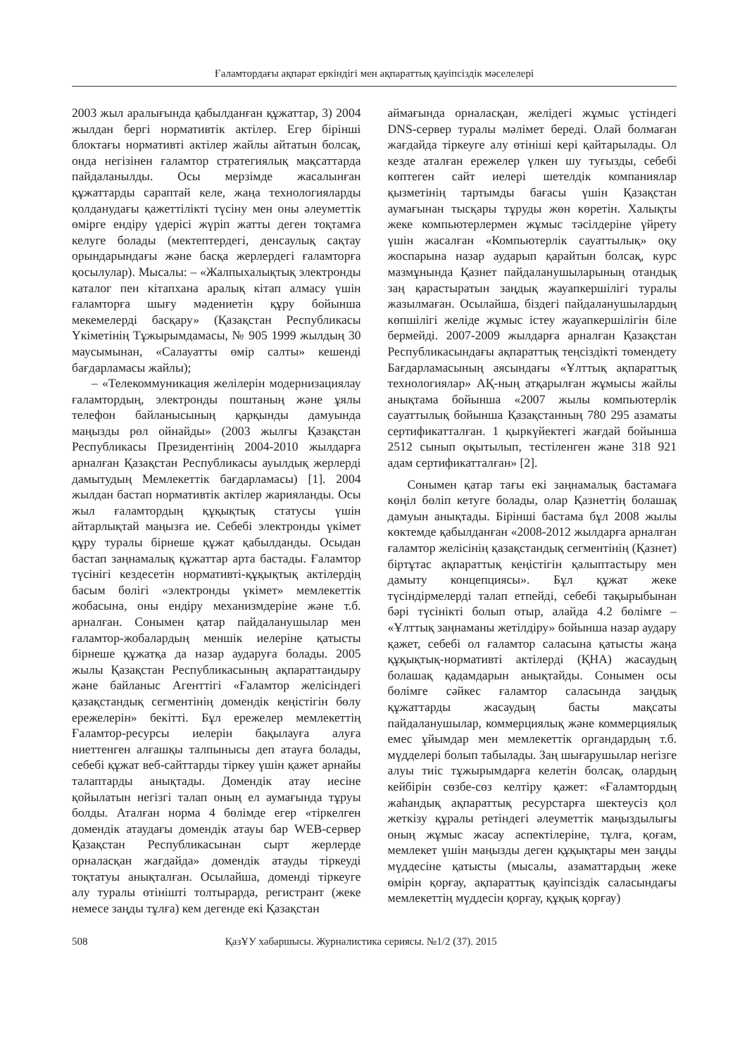Ғаламтордағы ақпарат еркіндігі мен ақпараттық қауіпсіздік мәселелері
2003 жыл аралығында қабылданған құжаттар, 3) 2004 жылдан бергі нормативтік актілер. Егер бірінші блоктағы нормативті актілер жайлы айтатын болсақ, онда негізінен ғаламтор стратегиялық мақсаттарда пайдаланылды. Осы мерзімде жасалынған құжаттарды сараптай келе, жаңа технологияларды қолданудағы қажеттілікті түсіну мен оны әлеуметтік өмірге ендіру үдерісі жүріп жатты деген тоқтамға келуге болады (мектептердегі, денсаулық сақтау орындарындағы және басқа жерлердегі ғаламторға қосылулар). Мысалы: – «Жалпыхалықтық электронды каталог пен кітапхана аралық кітап алмасу үшін ғаламторға шығу мәдениетін құру бойынша мекемелерді басқару» (Қазақстан Республикасы Үкіметінің Тұжырымдамасы, № 905 1999 жылдың 30 маусымынан, «Салауатты өмір салты» кешенді бағдарламасы жайлы);
– «Телекоммуникация желілерін модернизациялау ғаламтордың, электронды поштаның және ұялы телефон байланысының қарқынды дамуында маңызды рөл ойнайды» (2003 жылғы Қазақстан Республикасы Президентінің 2004-2010 жылдарға арналған Қазақстан Республикасы ауылдық жерлерді дамытудың Мемлекеттік бағдарламасы) [1]. 2004 жылдан бастап нормативтік актілер жарияланды. Осы жыл ғаламтордың құқықтық статусы үшін айтарлықтай маңызға ие. Себебі электронды үкімет құру туралы бірнеше құжат қабылданды. Осыдан бастап заңнамалық құжаттар арта бастады. Ғаламтор түсінігі кездесетін нормативті-құқықтық актілердің басым бөлігі «электронды үкімет» мемлекеттік жобасына, оны ендіру механизмдеріне және т.б. арналған. Сонымен қатар пайдаланушылар мен ғаламтор-жобалардың меншік иелеріне қатысты бірнеше құжатқа да назар аударуға болады. 2005 жылы Қазақстан Республикасының ақпараттандыру және байланыс Агенттігі «Ғаламтор желісіндегі қазақстандық сегментінің домендік кеңістігін бөлу ережелерін» бекітті. Бұл ережелер мемлекеттің Ғаламтор-ресурсы иелерін бақылауға алуға ниеттенген алғашқы талпынысы деп атауға болады, себебі құжат веб-сайттарды тіркеу үшін қажет арнайы талаптарды анықтады. Домендік атау иесіне қойылатын негізгі талап оның ел аумағында тұруы болды. Аталған норма 4 бөлімде егер «тіркелген домендік атаудағы домендік атауы бар WEB-сервер Қазақстан Республикасынан сырт жерлерде орналасқан жағдайда» домендік атауды тіркеуді тоқтатуы анықталған. Осылайша, доменді тіркеуге алу туралы өтінішті толтырарда, регистрант (жеке немесе заңды тұлға) кем дегенде екі Қазақстан
аймағында орналасқан, желідегі жұмыс үстіндегі DNS-сервер туралы мәлімет береді. Олай болмаған жағдайда тіркеуге алу өтініші кері қайтарылады. Ол кезде аталған ережелер үлкен шу туғызды, себебі көптеген сайт иелері шетелдік компаниялар қызметінің тартымды бағасы үшін Қазақстан аумағынан тысқары тұруды жөн көретін. Халықты жеке компьютерлермен жұмыс тәсілдеріне үйрету үшін жасалған «Компьютерлік сауаттылық» оқу жоспарына назар аударып қарайтын болсақ, курс мазмұнында Қазнет пайдаланушыларының отандық заң қарастыратын заңдық жауапкершілігі туралы жазылмаған. Осылайша, біздегі пайдаланушылардың көпшілігі желіде жұмыс істеу жауапкершілігін біле бермейді. 2007-2009 жылдарға арналған Қазақстан Республикасындағы ақпараттық теңсіздікті төмендету Бағдарламасының аясындағы «Ұлттық ақпараттық технологиялар» АҚ-ның атқарылған жұмысы жайлы анықтама бойынша «2007 жылы компьютерлік сауаттылық бойынша Қазақстанның 780 295 азаматы сертификатталған. 1 қыркүйектегі жағдай бойынша 2512 сынып оқытылып, тестіленген және 318 921 адам сертификатталған» [2].
Сонымен қатар тағы екі заңнамалық бастамаға көңіл бөліп кетуге болады, олар Қазнеттің болашақ дамуын анықтады. Бірінші бастама бұл 2008 жылы көктемде қабылданған «2008-2012 жылдарға арналған ғаламтор желісінің қазақстандық сегментінің (Қазнет) біртұтас ақпараттық кеңістігін қалыптастыру мен дамыту концепциясы». Бұл құжат жеке түсіндірмелерді талап етпейді, себебі тақырыбынан бәрі түсінікті болып отыр, алайда 4.2 бөлімге – «Ұлттық заңнаманы жетілдіру» бойынша назар аудару қажет, себебі ол ғаламтор саласына қатысты жаңа құқықтық-нормативті актілерді (ҚНА) жасаудың болашақ қадамдарын анықтайды. Сонымен осы бөлімге сәйкес ғаламтор саласында заңдық құжаттарды жасаудың басты мақсаты пайдаланушылар, коммерциялық және коммерциялық емес ұйымдар мен мемлекеттік органдардың т.б. мүдделері болып табылады. Заң шығарушылар негізге алуы тиіс тұжырымдарға келетін болсақ, олардың кейбірін сөзбе-сөз келтіру қажет: «Ғаламтордың жаһандық ақпараттық ресурстарға шектеусіз қол жеткізу құралы ретіндегі әлеуметтік маңыздылығы оның жұмыс жасау аспектілеріне, тұлға, қоғам, мемлекет үшін маңызды деген құқықтары мен заңды мүддесіне қатысты (мысалы, азаматтардың жеке өмірін қорғау, ақпараттық қауіпсіздік саласындағы мемлекеттің мүддесін қорғау, құқық қорғау)
508 ҚазҰУ хабаршысы. Журналистика сериясы. №1/2 (37). 2015